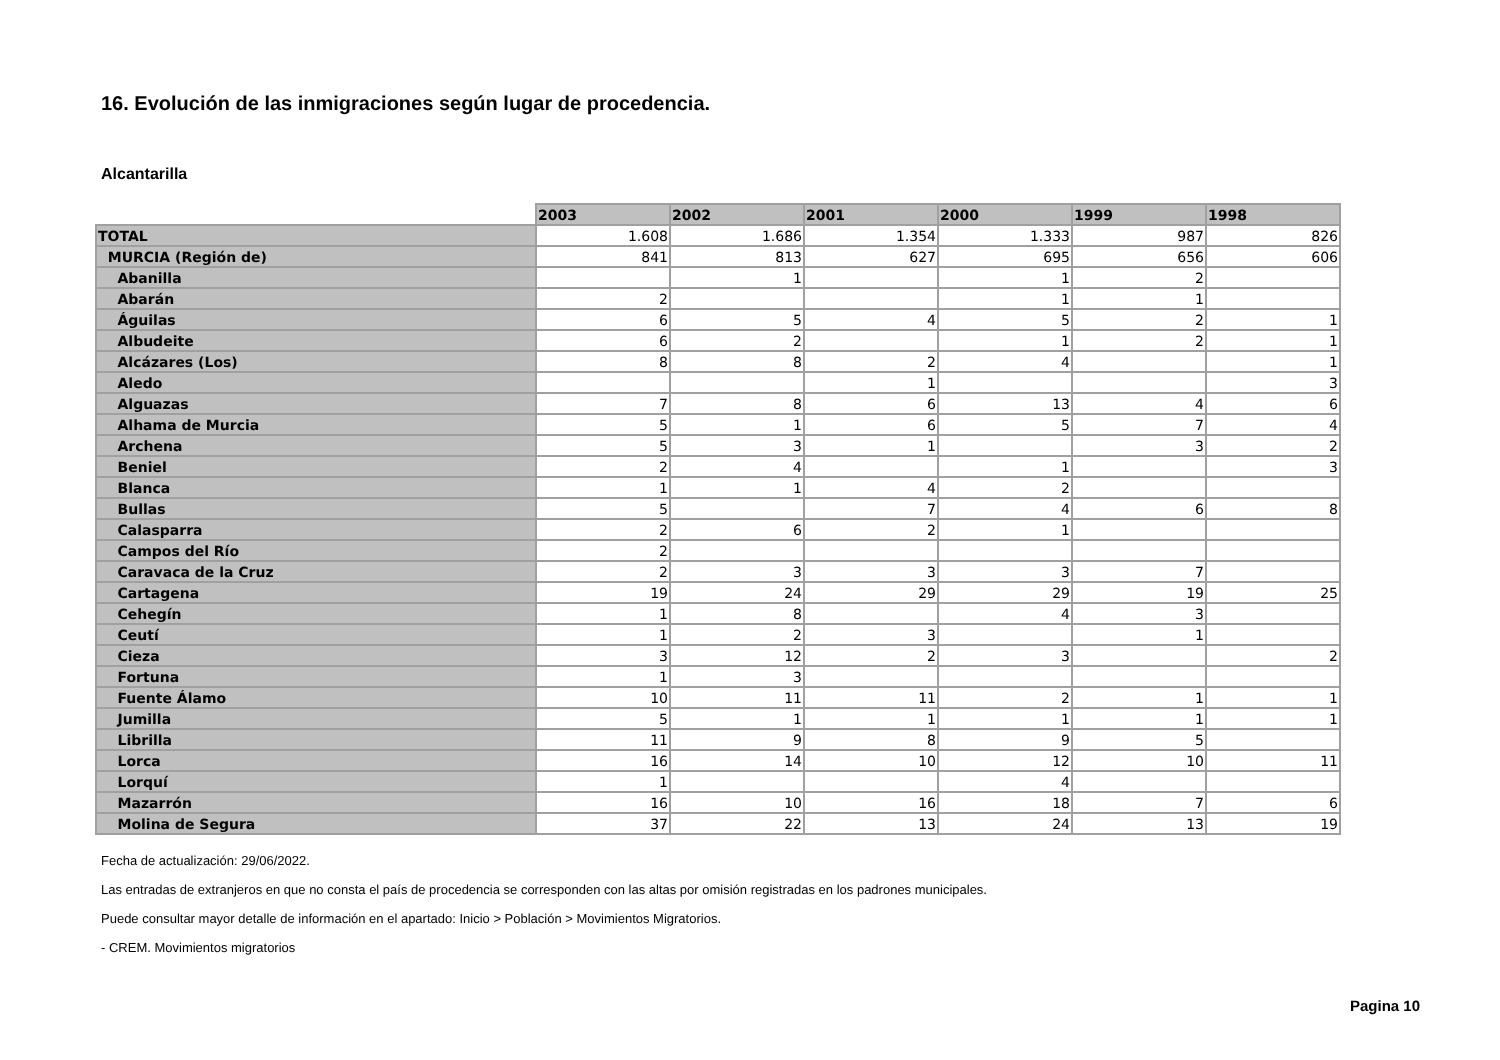16. Evolución de las inmigraciones según lugar de procedencia.
Alcantarilla
| | 2003 | 2002 | 2001 | 2000 | 1999 | 1998 |
| TOTAL | 1.608 | 1.686 | 1.354 | 1.333 | 987 | 826 |
| MURCIA (Región de) | 841 | 813 | 627 | 695 | 656 | 606 |
| Abanilla | | 1 | | 1 | 2 | |
| Abarán | 2 | | | 1 | 1 | |
| Águilas | 6 | 5 | 4 | 5 | 2 | 1 |
| Albudeite | 6 | 2 | | 1 | 2 | 1 |
| Alcázares (Los) | 8 | 8 | 2 | 4 | | 1 |
| Aledo | | | 1 | | | 3 |
| Alguazas | 7 | 8 | 6 | 13 | 4 | 6 |
| Alhama de Murcia | 5 | 1 | 6 | 5 | 7 | 4 |
| Archena | 5 | 3 | 1 | | 3 | 2 |
| Beniel | 2 | 4 | | 1 | | 3 |
| Blanca | 1 | 1 | 4 | 2 | | |
| Bullas | 5 | | 7 | 4 | 6 | 8 |
| Calasparra | 2 | 6 | 2 | 1 | | |
| Campos del Río | 2 | | | | | |
| Caravaca de la Cruz | 2 | 3 | 3 | 3 | 7 | |
| Cartagena | 19 | 24 | 29 | 29 | 19 | 25 |
| Cehegín | 1 | 8 | | 4 | 3 | |
| Ceutí | 1 | 2 | 3 | | 1 | |
| Cieza | 3 | 12 | 2 | 3 | | 2 |
| Fortuna | 1 | 3 | | | | |
| Fuente Álamo | 10 | 11 | 11 | 2 | 1 | 1 |
| Jumilla | 5 | 1 | 1 | 1 | 1 | 1 |
| Librilla | 11 | 9 | 8 | 9 | 5 | |
| Lorca | 16 | 14 | 10 | 12 | 10 | 11 |
| Lorquí | 1 | | | 4 | | |
| Mazarrón | 16 | 10 | 16 | 18 | 7 | 6 |
| Molina de Segura | 37 | 22 | 13 | 24 | 13 | 19 |
Fecha de actualización: 29/06/2022.
Las entradas de extranjeros en que no consta el país de procedencia se corresponden con las altas por omisión registradas en los padrones municipales.
Puede consultar mayor detalle de información en el apartado: Inicio > Población > Movimientos Migratorios.
- CREM. Movimientos migratorios
Pagina 10